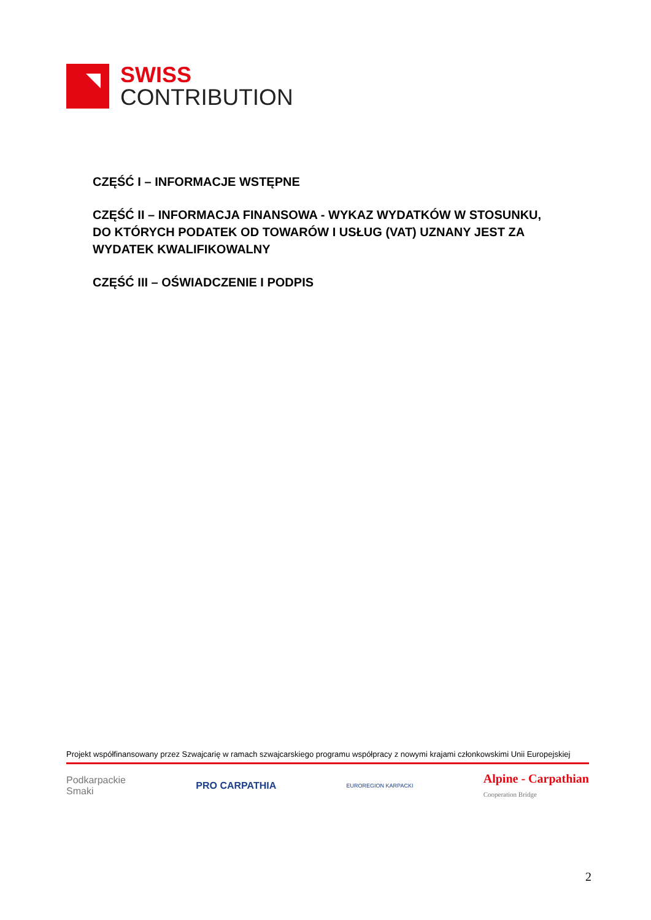SWISS
CONTRIBUTION
CZĘŚĆ I – INFORMACJE WSTĘPNE
CZĘŚĆ II – INFORMACJA FINANSOWA - WYKAZ WYDATKÓW W STOSUNKU, DO KTÓRYCH PODATEK OD TOWARÓW I USŁUG (VAT) UZNANY JEST ZA WYDATEK KWALIFIKOWALNY
CZĘŚĆ III – OŚWIADCZENIE I PODPIS
Projekt współfinansowany przez Szwajcarię w ramach szwajcarskiego programu współpracy z nowymi krajami członkowskimi Unii Europejskiej
Podkarpackie
Smaki PRO CARPATHIA EUROREGION KARPACKI Alpine - Carpathian
Cooperation Bridge
2